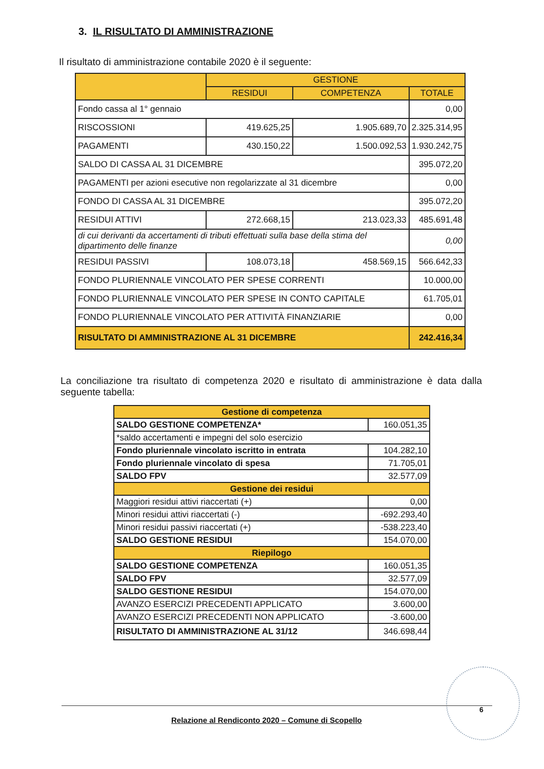3. IL RISULTATO DI AMMINISTRAZIONE
Il risultato di amministrazione contabile 2020 è il seguente:
| | GESTIONE | | |
| --- | --- | --- | --- |
| | RESIDUI | COMPETENZA | TOTALE |
| Fondo cassa al 1° gennaio | | | 0,00 |
| RISCOSSIONI | 419.625,25 | 1.905.689,70 | 2.325.314,95 |
| PAGAMENTI | 430.150,22 | 1.500.092,53 | 1.930.242,75 |
| SALDO DI CASSA AL 31 DICEMBRE | | | 395.072,20 |
| PAGAMENTI per azioni esecutive non regolarizzate al 31 dicembre | | | 0,00 |
| FONDO DI CASSA AL 31 DICEMBRE | | | 395.072,20 |
| RESIDUI ATTIVI | 272.668,15 | 213.023,33 | 485.691,48 |
| di cui derivanti da accertamenti di tributi effettuati sulla base della stima del dipartimento delle finanze | | | 0,00 |
| RESIDUI PASSIVI | 108.073,18 | 458.569,15 | 566.642,33 |
| FONDO PLURIENNALE VINCOLATO PER SPESE CORRENTI | | | 10.000,00 |
| FONDO PLURIENNALE VINCOLATO PER SPESE IN CONTO CAPITALE | | | 61.705,01 |
| FONDO PLURIENNALE VINCOLATO PER ATTIVITÀ FINANZIARIE | | | 0,00 |
| RISULTATO DI AMMINISTRAZIONE AL 31 DICEMBRE | | | 242.416,34 |
La conciliazione tra risultato di competenza 2020 e risultato di amministrazione è data dalla seguente tabella:
| Gestione di competenza | |
| SALDO GESTIONE COMPETENZA* | 160.051,35 |
| *saldo accertamenti e impegni del solo esercizio | |
| Fondo pluriennale vincolato iscritto in entrata | 104.282,10 |
| Fondo pluriennale vincolato di spesa | 71.705,01 |
| SALDO FPV | 32.577,09 |
| Gestione dei residui | |
| Maggiori residui attivi riaccertati (+) | 0,00 |
| Minori residui attivi riaccertati (-) | -692.293,40 |
| Minori residui passivi riaccertati (+) | -538.223,40 |
| SALDO GESTIONE RESIDUI | 154.070,00 |
| Riepilogo | |
| SALDO GESTIONE COMPETENZA | 160.051,35 |
| SALDO FPV | 32.577,09 |
| SALDO GESTIONE RESIDUI | 154.070,00 |
| AVANZO ESERCIZI PRECEDENTI APPLICATO | 3.600,00 |
| AVANZO ESERCIZI PRECEDENTI NON APPLICATO | -3.600,00 |
| RISULTATO DI AMMINISTRAZIONE AL 31/12 | 346.698,44 |
6
Relazione al Rendiconto 2020 – Comune di Scopello